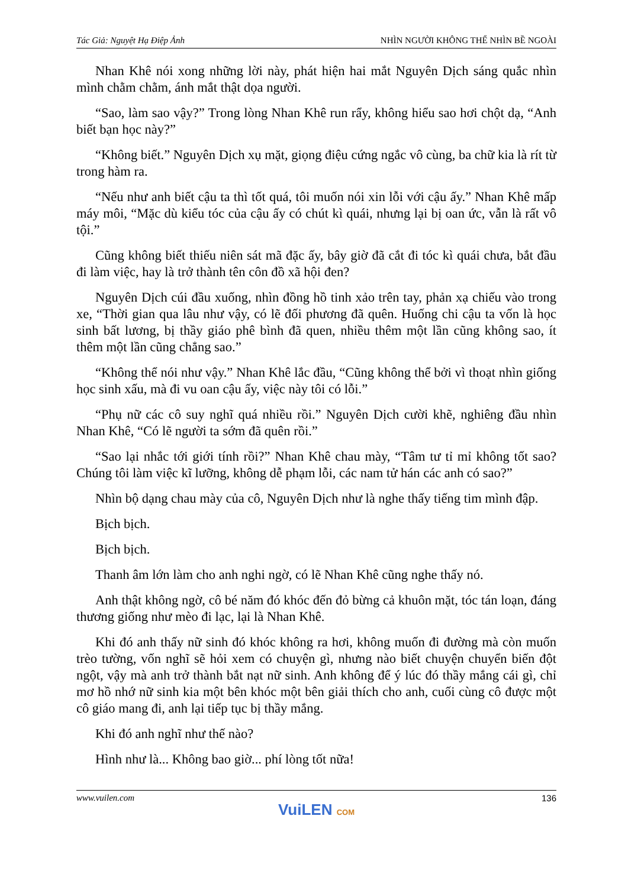Tác Giả: Nguyệt Hạ Điệp Ảnh NHÌN NGƯỜI KHÔNG THỂ NHÌN BỀ NGOÀI
Nhan Khê nói xong những lời này, phát hiện hai mắt Nguyên Dịch sáng quắc nhìn mình chằm chằm, ánh mắt thật dọa người.
“Sao, làm sao vậy?” Trong lòng Nhan Khê run rẩy, không hiểu sao hơi chột dạ, “Anh biết bạn học này?”
“Không biết.” Nguyên Dịch xụ mặt, giọng điệu cứng ngắc vô cùng, ba chữ kia là rít từ trong hàm ra.
“Nếu như anh biết cậu ta thì tốt quá, tôi muốn nói xin lỗi với cậu ấy.” Nhan Khê mấp máy môi, “Mặc dù kiểu tóc của cậu ấy có chút kì quái, nhưng lại bị oan ức, vẫn là rất vô tội.”
Cũng không biết thiếu niên sát mã đặc ấy, bây giờ đã cắt đi tóc kì quái chưa, bắt đầu đi làm việc, hay là trở thành tên côn đồ xã hội đen?
Nguyên Dịch cúi đầu xuống, nhìn đồng hồ tinh xảo trên tay, phản xạ chiếu vào trong xe, “Thời gian qua lâu như vậy, có lẽ đối phương đã quên. Huống chi cậu ta vốn là học sinh bất lương, bị thầy giáo phê bình đã quen, nhiều thêm một lần cũng không sao, ít thêm một lần cũng chẳng sao.”
“Không thể nói như vậy.” Nhan Khê lắc đầu, “Cũng không thể bởi vì thoạt nhìn giống học sinh xấu, mà đi vu oan cậu ấy, việc này tôi có lỗi.”
“Phụ nữ các cô suy nghĩ quá nhiều rồi.” Nguyên Dịch cười khẽ, nghiêng đầu nhìn Nhan Khê, “Có lẽ người ta sớm đã quên rồi.”
“Sao lại nhắc tới giới tính rồi?” Nhan Khê chau mày, “Tâm tư tỉ mỉ không tốt sao? Chúng tôi làm việc kĩ lưỡng, không dễ phạm lỗi, các nam tử hán các anh có sao?”
Nhìn bộ dạng chau mày của cô, Nguyên Dịch như là nghe thấy tiếng tim mình đập.
Bịch bịch.
Bịch bịch.
Thanh âm lớn làm cho anh nghi ngờ, có lẽ Nhan Khê cũng nghe thấy nó.
Anh thật không ngờ, cô bé năm đó khóc đến đỏ bừng cả khuôn mặt, tóc tán loạn, đáng thương giống như mèo đi lạc, lại là Nhan Khê.
Khi đó anh thấy nữ sinh đó khóc không ra hơi, không muốn đi đường mà còn muốn trèo tường, vốn nghĩ sẽ hỏi xem có chuyện gì, nhưng nào biết chuyện chuyển biến đột ngột, vậy mà anh trở thành bắt nạt nữ sinh. Anh không để ý lúc đó thầy mắng cái gì, chỉ mơ hồ nhớ nữ sinh kia một bên khóc một bên giải thích cho anh, cuối cùng cô được một cô giáo mang đi, anh lại tiếp tục bị thầy mắng.
Khi đó anh nghĩ như thế nào?
Hình như là... Không bao giờ... phí lòng tốt nữa!
www.vuilen.com 136
VuiLEN COM